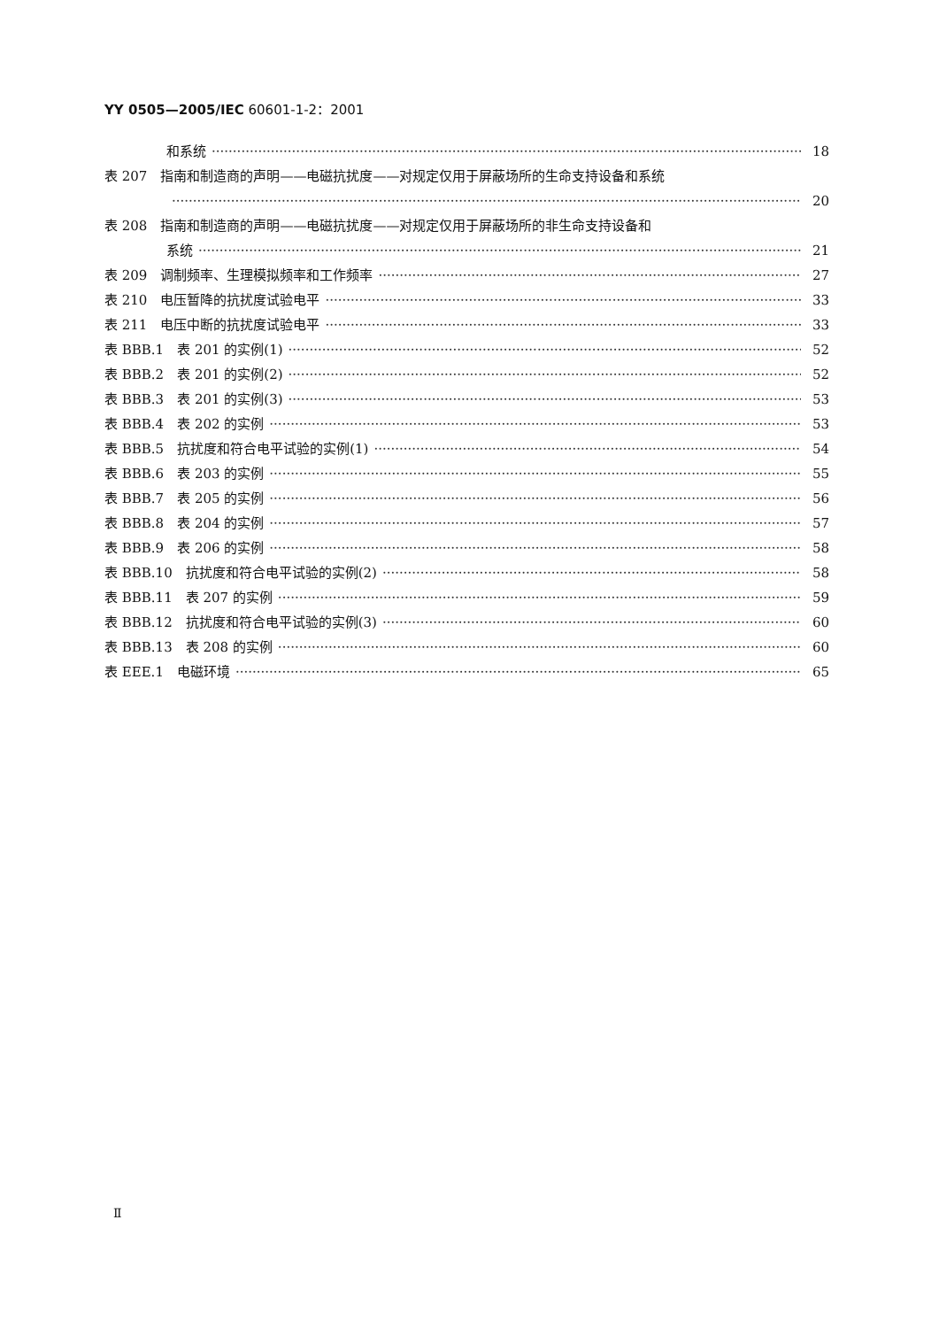YY 0505—2005/IEC 60601-1-2：2001
和系统 18
表 207　指南和制造商的声明——电磁抗扰度——对规定仅用于屏蔽场所的生命支持设备和系统
20
表 208　指南和制造商的声明——电磁抗扰度——对规定仅用于屏蔽场所的非生命支持设备和
系统 21
表 209　调制频率、生理模拟频率和工作频率 27
表 210　电压暂降的抗扰度试验电平 33
表 211　电压中断的抗扰度试验电平 33
表 BBB.1　表 201 的实例(1) 52
表 BBB.2　表 201 的实例(2) 52
表 BBB.3　表 201 的实例(3) 53
表 BBB.4　表 202 的实例 53
表 BBB.5　抗扰度和符合电平试验的实例(1) 54
表 BBB.6　表 203 的实例 55
表 BBB.7　表 205 的实例 56
表 BBB.8　表 204 的实例 57
表 BBB.9　表 206 的实例 58
表 BBB.10　抗扰度和符合电平试验的实例(2) 58
表 BBB.11　表 207 的实例 59
表 BBB.12　抗扰度和符合电平试验的实例(3) 60
表 BBB.13　表 208 的实例 60
表 EEE.1　电磁环境 65
Ⅱ